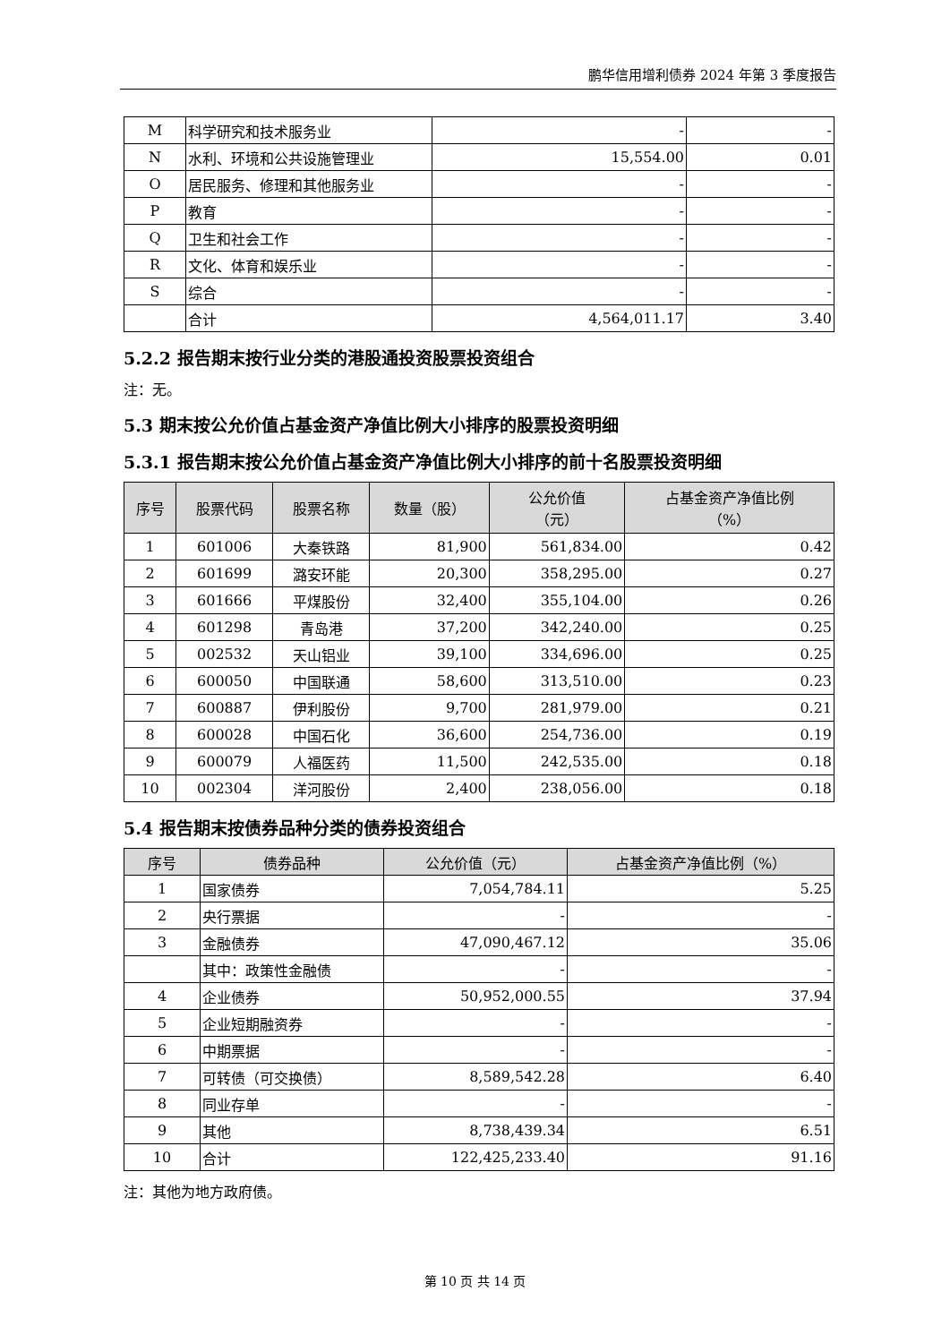鹏华信用增利债券 2024 年第 3 季度报告
| M | 科学研究和技术服务业 | - | - |
| N | 水利、环境和公共设施管理业 | 15,554.00 | 0.01 |
| O | 居民服务、修理和其他服务业 | - | - |
| P | 教育 | - | - |
| Q | 卫生和社会工作 | - | - |
| R | 文化、体育和娱乐业 | - | - |
| S | 综合 | - | - |
| | 合计 | 4,564,011.17 | 3.40 |
5.2.2 报告期末按行业分类的港股通投资股票投资组合
注：无。
5.3 期末按公允价值占基金资产净值比例大小排序的股票投资明细
5.3.1 报告期末按公允价值占基金资产净值比例大小排序的前十名股票投资明细
| 序号 | 股票代码 | 股票名称 | 数量（股） | 公允价值 （元） | 占基金资产净值比例 （%） |
| --- | --- | --- | --- | --- | --- |
| 1 | 601006 | 大秦铁路 | 81,900 | 561,834.00 | 0.42 |
| 2 | 601699 | 潞安环能 | 20,300 | 358,295.00 | 0.27 |
| 3 | 601666 | 平煤股份 | 32,400 | 355,104.00 | 0.26 |
| 4 | 601298 | 青岛港 | 37,200 | 342,240.00 | 0.25 |
| 5 | 002532 | 天山铝业 | 39,100 | 334,696.00 | 0.25 |
| 6 | 600050 | 中国联通 | 58,600 | 313,510.00 | 0.23 |
| 7 | 600887 | 伊利股份 | 9,700 | 281,979.00 | 0.21 |
| 8 | 600028 | 中国石化 | 36,600 | 254,736.00 | 0.19 |
| 9 | 600079 | 人福医药 | 11,500 | 242,535.00 | 0.18 |
| 10 | 002304 | 洋河股份 | 2,400 | 238,056.00 | 0.18 |
5.4 报告期末按债券品种分类的债券投资组合
| 序号 | 债券品种 | 公允价值（元） | 占基金资产净值比例（%） |
| --- | --- | --- | --- |
| 1 | 国家债券 | 7,054,784.11 | 5.25 |
| 2 | 央行票据 | - | - |
| 3 | 金融债券 | 47,090,467.12 | 35.06 |
| | 其中：政策性金融债 | - | - |
| 4 | 企业债券 | 50,952,000.55 | 37.94 |
| 5 | 企业短期融资券 | - | - |
| 6 | 中期票据 | - | - |
| 7 | 可转债（可交换债） | 8,589,542.28 | 6.40 |
| 8 | 同业存单 | - | - |
| 9 | 其他 | 8,738,439.34 | 6.51 |
| 10 | 合计 | 122,425,233.40 | 91.16 |
注：其他为地方政府债。
第 10 页 共 14 页